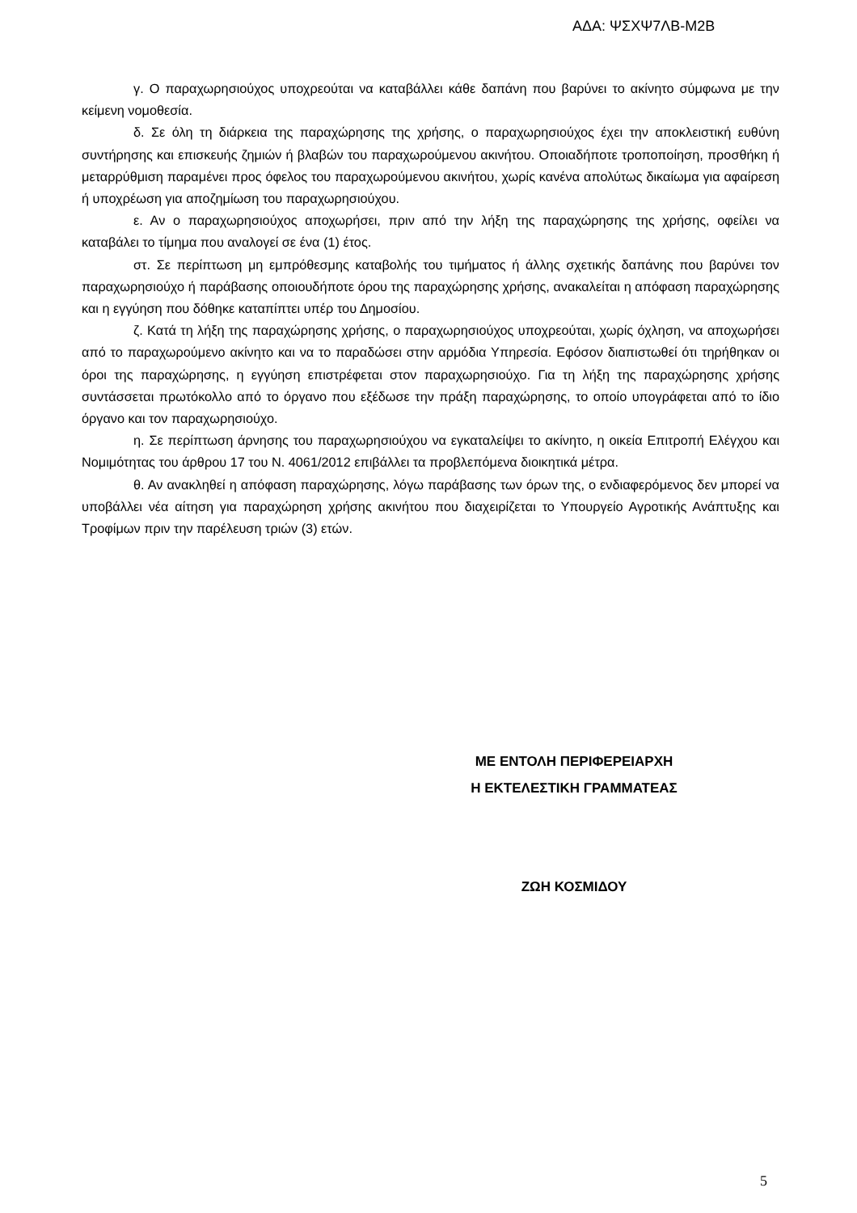ΑΔΑ: ΨΣΧΨ7ΛΒ-Μ2Β
γ. Ο παραχωρησιούχος υποχρεούται να καταβάλλει κάθε δαπάνη που βαρύνει το ακίνητο σύμφωνα με την κείμενη νομοθεσία.
δ. Σε όλη τη διάρκεια της παραχώρησης της χρήσης, ο παραχωρησιούχος έχει την αποκλειστική ευθύνη συντήρησης και επισκευής ζημιών ή βλαβών του παραχωρούμενου ακινήτου. Οποιαδήποτε τροποποίηση, προσθήκη ή μεταρρύθμιση παραμένει προς όφελος του παραχωρούμενου ακινήτου, χωρίς κανένα απολύτως δικαίωμα για αφαίρεση ή υποχρέωση για αποζημίωση του παραχωρησιούχου.
ε. Αν ο παραχωρησιούχος αποχωρήσει, πριν από την λήξη της παραχώρησης της χρήσης, οφείλει να καταβάλει το τίμημα που αναλογεί σε ένα (1) έτος.
στ. Σε περίπτωση μη εμπρόθεσμης καταβολής του τιμήματος ή άλλης σχετικής δαπάνης που βαρύνει τον παραχωρησιούχο ή παράβασης οποιουδήποτε όρου της παραχώρησης χρήσης, ανακαλείται η απόφαση παραχώρησης και η εγγύηση που δόθηκε καταπίπτει υπέρ του Δημοσίου.
ζ. Κατά τη λήξη της παραχώρησης χρήσης, ο παραχωρησιούχος υποχρεούται, χωρίς όχληση, να αποχωρήσει από το παραχωρούμενο ακίνητο και να το παραδώσει στην αρμόδια Υπηρεσία. Εφόσον διαπιστωθεί ότι τηρήθηκαν οι όροι της παραχώρησης, η εγγύηση επιστρέφεται στον παραχωρησιούχο. Για τη λήξη της παραχώρησης χρήσης συντάσσεται πρωτόκολλο από το όργανο που εξέδωσε την πράξη παραχώρησης, το οποίο υπογράφεται από το ίδιο όργανο και τον παραχωρησιούχο.
η. Σε περίπτωση άρνησης του παραχωρησιούχου να εγκαταλείψει το ακίνητο, η οικεία Επιτροπή Ελέγχου και Νομιμότητας του άρθρου 17 του Ν. 4061/2012 επιβάλλει τα προβλεπόμενα διοικητικά μέτρα.
θ. Αν ανακληθεί η απόφαση παραχώρησης, λόγω παράβασης των όρων της, ο ενδιαφερόμενος δεν μπορεί να υποβάλλει νέα αίτηση για παραχώρηση χρήσης ακινήτου που διαχειρίζεται το Υπουργείο Αγροτικής Ανάπτυξης και Τροφίμων πριν την παρέλευση τριών (3) ετών.
ΜΕ ΕΝΤΟΛΗ ΠΕΡΙΦΕΡΕΙΑΡΧΗ
Η ΕΚΤΕΛΕΣΤΙΚΗ ΓΡΑΜΜΑΤΕΑΣ
ΖΩΗ ΚΟΣΜΙΔΟΥ
5